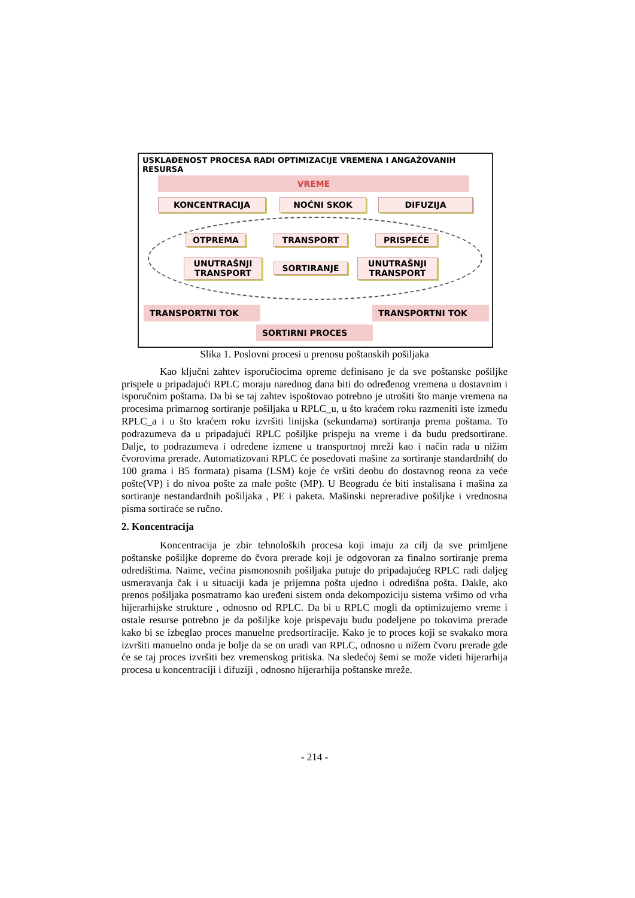USKLAĐENOST PROCESA RADI OPTIMIZACIJE VREMENA I ANGAŽOVANIH RESURSA
VREME
KONCENTRACIJA NOĆNI SKOK DIFUZIJA
OTPREMA TRANSPORT PRISPEĆE
UNUTRAŠNJI TRANSPORT
SORTIRANJE
UNUTRAŠNJI TRANSPORT
TRANSPORTNI TOK TRANSPORTNI TOK
SORTIRNI PROCES
Slika 1. Poslovni procesi u prenosu poštanskih pošiljaka
Kao ključni zahtev isporučiocima opreme definisano je da sve poštanske pošiljke prispele u pripadajući RPLC moraju narednog dana biti do određenog vremena u dostavnim i isporučnim poštama. Da bi se taj zahtev ispoštovao potrebno je utrošiti što manje vremena na procesima primarnog sortiranje pošiljaka u RPLC_u, u što kraćem roku razmeniti iste između RPLC_a i u što kraćem roku izvršiti linijska (sekundarna) sortiranja prema poštama. To podrazumeva da u pripadajući RPLC pošiljke prispeju na vreme i da budu predsortirane. Dalje, to podrazumeva i određene izmene u transportnoj mreži kao i način rada u nižim čvorovima prerade. Automatizovani RPLC će posedovati mašine za sortiranje standardnih( do 100 grama i B5 formata) pisama (LSM) koje će vršiti deobu do dostavnog reona za veće pošte(VP) i do nivoa pošte za male pošte (MP). U Beogradu će biti instalisana i mašina za sortiranje nestandardnih pošiljaka , PE i paketa. Mašinski nepreradive pošiljke i vrednosna pisma sortiraće se ručno.
2. Koncentracija
Koncentracija je zbir tehnoloških procesa koji imaju za cilj da sve primljene poštanske pošiljke dopreme do čvora prerade koji je odgovoran za finalno sortiranje prema odredištima. Naime, većina pismonosnih pošiljaka putuje do pripadajućeg RPLC radi daljeg usmeravanja čak i u situaciji kada je prijemna pošta ujedno i odredišna pošta. Dakle, ako prenos pošiljaka posmatramo kao uređeni sistem onda dekompoziciju sistema vršimo od vrha hijerarhijske strukture , odnosno od RPLC. Da bi u RPLC mogli da optimizujemo vreme i ostale resurse potrebno je da pošiljke koje prispevaju budu podeljene po tokovima prerade kako bi se izbeglao proces manuelne predsortiracije. Kako je to proces koji se svakako mora izvršiti manuelno onda je bolje da se on uradi van RPLC, odnosno u nižem čvoru prerade gde će se taj proces izvršiti bez vremenskog pritiska. Na sledećoj šemi se može videti hijerarhija procesa u koncentraciji i difuziji , odnosno hijerarhija poštanske mreže.
- 214 -